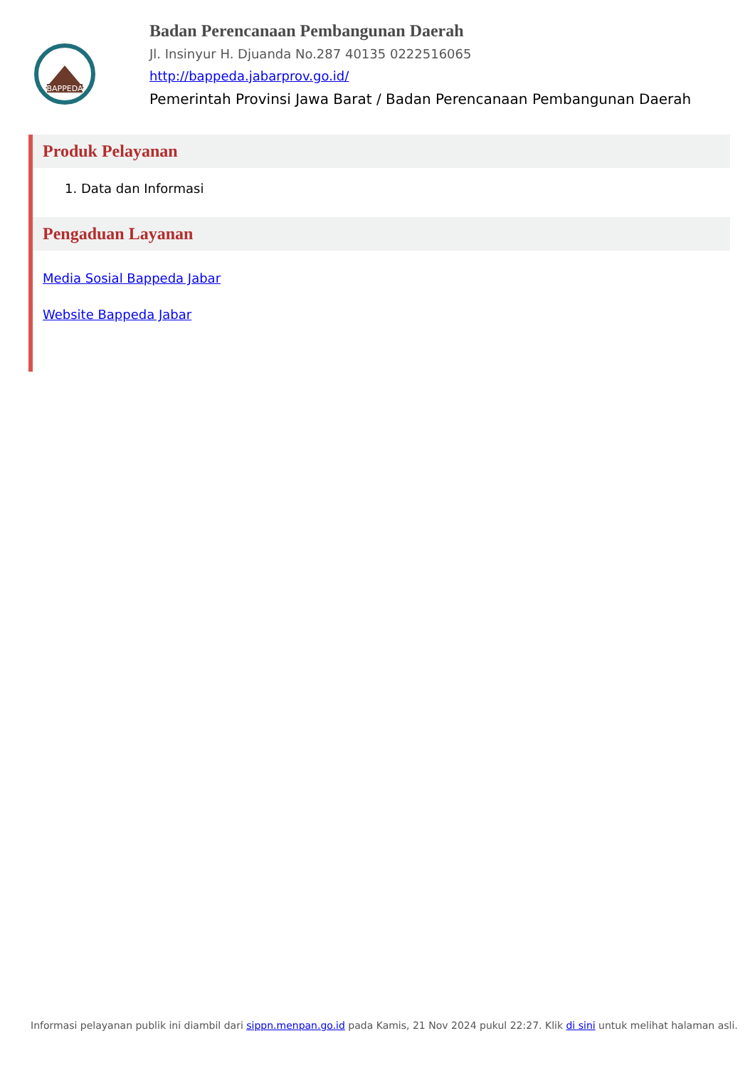BAPPEDA
Badan Perencanaan Pembangunan Daerah
Jl. Insinyur H. Djuanda No.287 40135 0222516065
http://bappeda.jabarprov.go.id/
Pemerintah Provinsi Jawa Barat / Badan Perencanaan Pembangunan Daerah
Produk Pelayanan
1. Data dan Informasi
Pengaduan Layanan
Media Sosial Bappeda Jabar
Website Bappeda Jabar
Informasi pelayanan publik ini diambil dari sippn.menpan.go.id pada Kamis, 21 Nov 2024 pukul 22:27. Klik di sini untuk melihat halaman asli.